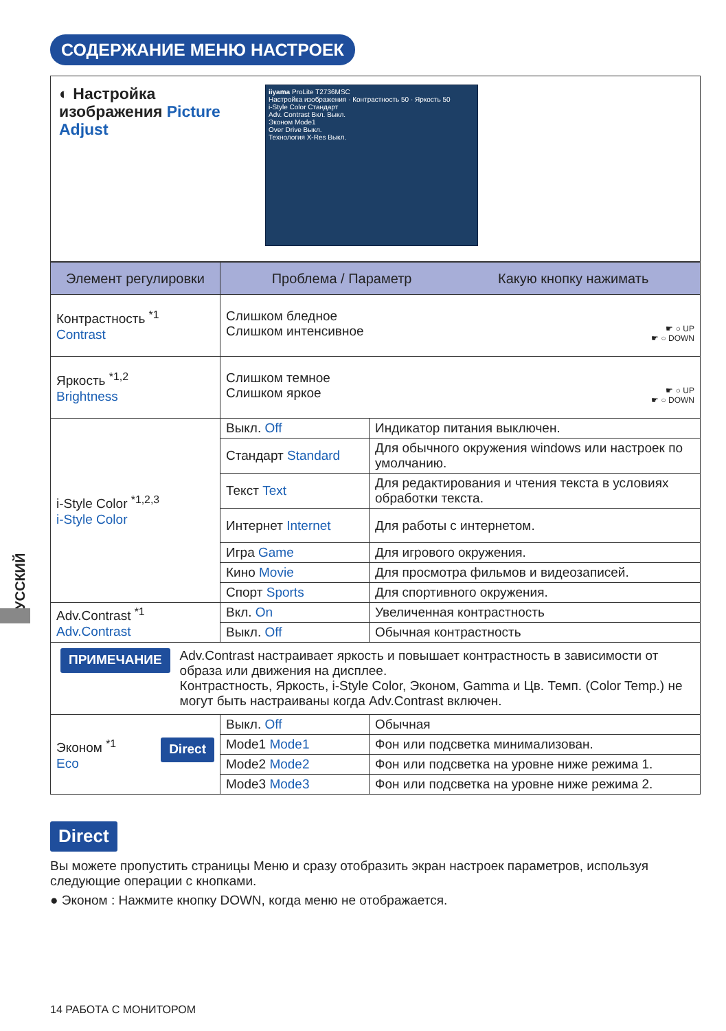СОДЕРЖАНИЕ МЕНЮ НАСТРОЕК
РУССКИЙ
◐ Настройка изображения Picture Adjust
iiyama ProLite T2736MSC
Настройка изображения · Контрастность 50 · Яркость 50
i-Style Color Стандарт
Adv. Contrast Вкл. Выкл.
Эконом Mode1
Over Drive Выкл.
Технология X-Res Выкл.
| Элемент регулировки | Проблема / Параметр Какую кнопку нажимать | |
| --- | --- | --- |
| Контрастность <sup>*1</sup> Contrast | Слишком бледное Слишком интенсивное ☛ ○ UP ☛ ○ DOWN | |
| Яркость <sup>*1,2</sup> Brightness | Слишком темное Слишком яркое ☛ ○ UP ☛ ○ DOWN | |
| i-Style Color <sup>*1,2,3</sup> i-Style Color | Выкл. Off | Индикатор питания выключен. |
| | Стандарт Standard | Для обычного окружения windows или настроек по умолчанию. |
| | Текст Text | Для редактирования и чтения текста в условиях обработки текста. |
| | Интернет Internet | Для работы с интернетом. |
| | Игра Game | Для игрового окружения. |
| | Кино Movie | Для просмотра фильмов и видеозаписей. |
| | Спорт Sports | Для спортивного окружения. |
| Adv.Contrast <sup>*1</sup> Adv.Contrast | Вкл. On | Увеличенная контрастность |
| | Выкл. Off | Обычная контрастность |
ПРИМЕЧАНИЕ
Adv.Contrast настраивает яркость и повышает контрастность в зависимости от образа или движения на дисплее.
Контрастность, Яркость, i-Style Color, Эконом, Gamma и Цв. Темп. (Color Temp.) не могут быть настраиваны когда Adv.Contrast включен.
| Эконом <sup>*1</sup> Direct Eco | Выкл. Off | Обычная |
| | Mode1 Mode1 | Фон или подсветка минимализован. |
| | Mode2 Mode2 | Фон или подсветка на уровне ниже режима 1. |
| | Mode3 Mode3 | Фон или подсветка на уровне ниже режима 2. |
Direct
Вы можете пропустить страницы Меню и сразу отобразить экран настроек параметров, используя следующие операции с кнопками.
● Эконом : Нажмите кнопку DOWN, когда меню не отображается.
14 РАБОТА С МОНИТОРОМ